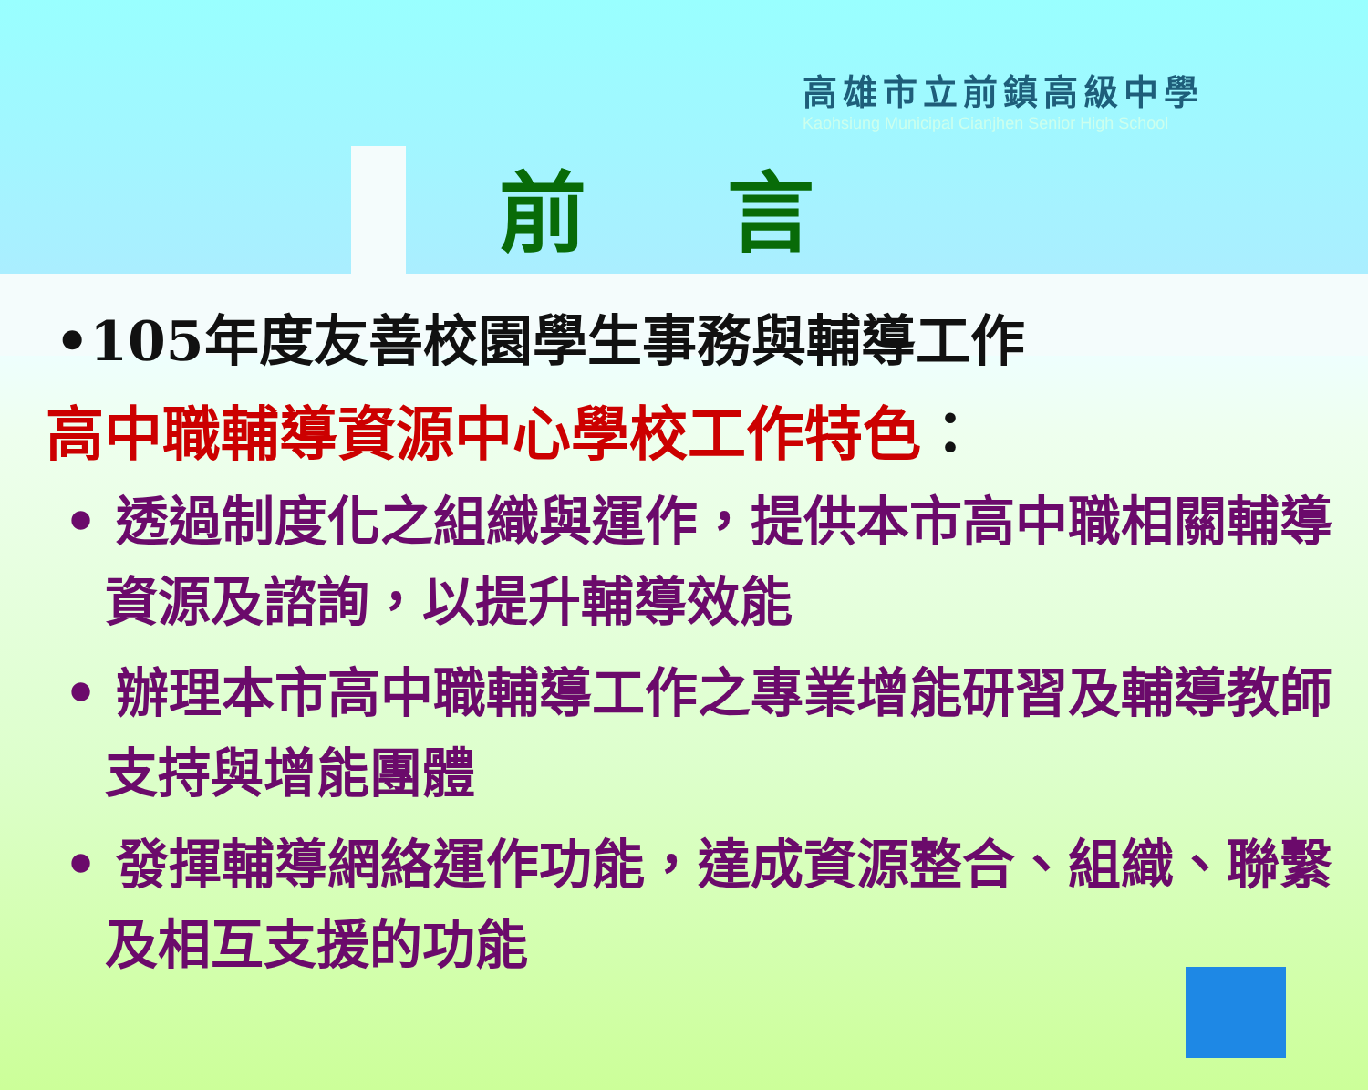高雄市立前鎮高級中學
Kaohsiung Municipal Cianjhen Senior High School
前 言
•105年度友善校園學生事務與輔導工作
高中職輔導資源中心學校工作特色：
• 透過制度化之組織與運作，提供本市高中職相關輔導資源及諮詢，以提升輔導效能
• 辦理本市高中職輔導工作之專業增能研習及輔導教師支持與增能團體
• 發揮輔導網絡運作功能，達成資源整合、組織、聯繫及相互支援的功能